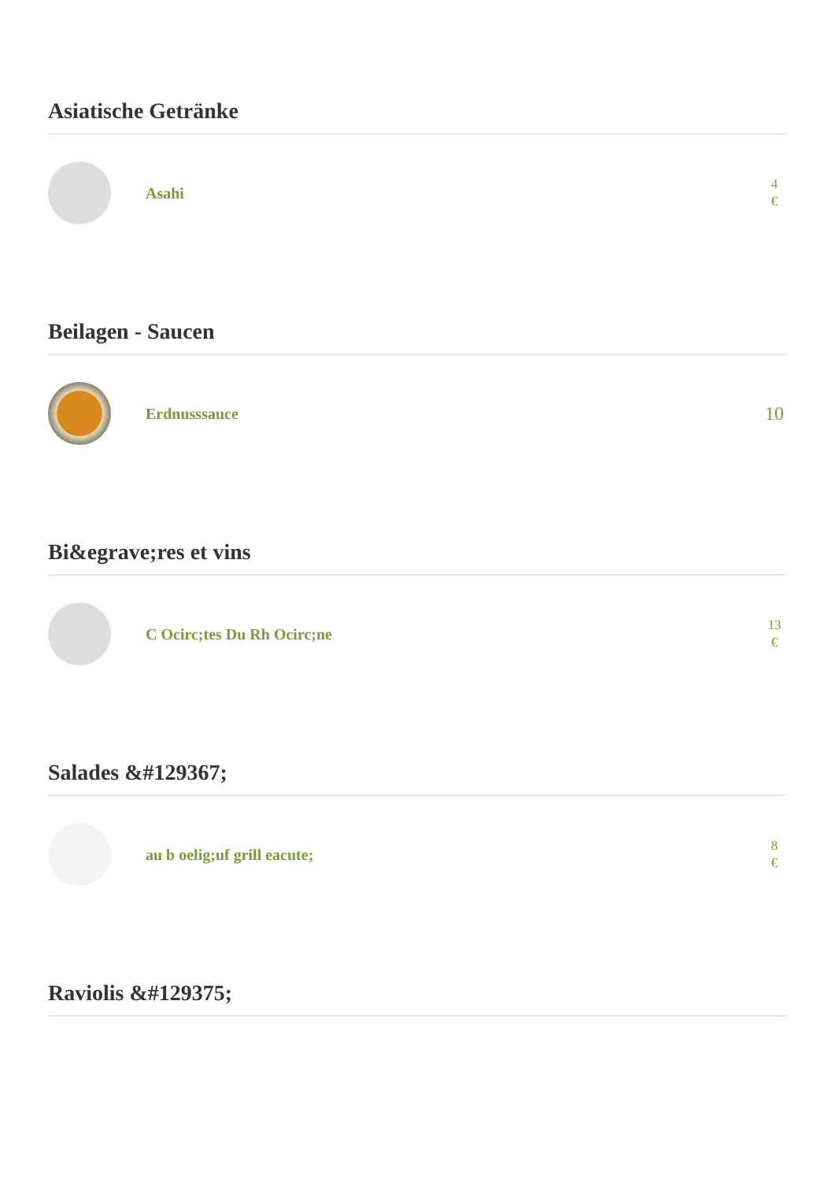Asiatische Getränke
Asahi
4
€
Beilagen - Saucen
Erdnusssauce
10
Bi&egrave;res et vins
C Ocirc;tes Du Rh Ocirc;ne
13
€
Salades &#129367;
au b oelig;uf grill eacute;
8
€
Raviolis &#129375;